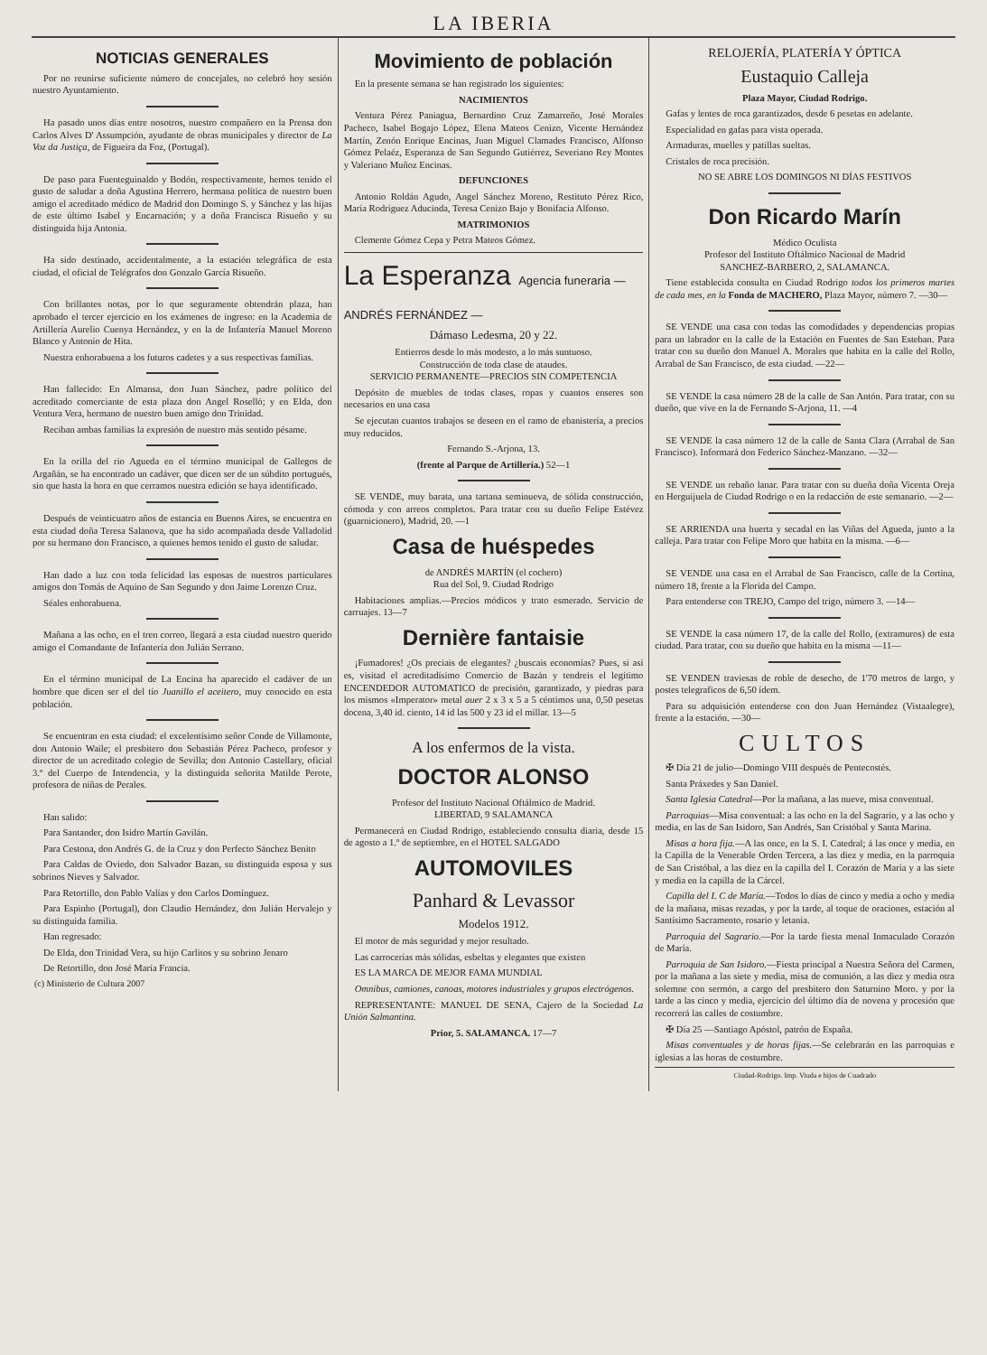LA IBERIA
NOTICIAS GENERALES
Por no reunirse suficiente número de concejales, no celebró hoy sesión nuestro Ayuntamiento.
Ha pasado unos días entre nosotros, nuestro compañero en la Prensa don Carlos Alves D' Assumpción, ayudante de obras municipales y director de La Voz da Justiça, de Figueira da Foz, (Portugal).
De paso para Fuenteguinaldo y Bodón, respectivamente, hemos tenido el gusto de saludar a doña Agustina Herrero, hermana política de nuestro buen amigo el acreditado médico de Madrid don Domingo S. y Sánchez y las hijas de este último Isabel y Encarnación; y a doña Francisca Risueño y su distinguida hija Antonia.
Ha sido destinado, accidentalmente, a la estación telegráfica de esta ciudad, el oficial de Telégrafos don Gonzalo García Risueño.
Con brillantes notas, por lo que seguramente obtendrán plaza, han aprobado el tercer ejercicio en los exámenes de ingreso: en la Academia de Artillería Aurelio Cuenya Hernández, y en la de Infantería Manuel Moreno Blanco y Antonio de Hita.
Nuestra enhorabuena a los futuros cadetes y a sus respectivas familias.
Han fallecido: En Almansa, don Juan Sánchez, padre político del acreditado comerciante de esta plaza don Angel Roselló; y en Elda, don Ventura Vera, hermano de nuestro buen amigo don Trinidad.
Reciban ambas familias la expresión de nuestro más sentido pésame.
En la orilla del rio Agueda en el término municipal de Gallegos de Argañán, se ha encontrado un cadáver, que dicen ser de un súbdito portugués, sin que hasta la hora en que cerramos nuestra edición se haya identificado.
Después de veinticuatro años de estancia en Buenos Aires, se encuentra en esta ciudad doña Teresa Salanova, que ha sido acompañada desde Valladolid por su hermano don Francisco, a quienes hemos tenido el gusto de saludar.
Han dado a luz con toda felicidad las esposas de nuestros particulares amigos don Tomás de Aquino de San Segundo y don Jaime Lorenzo Cruz.
Séales enhorabuena.
Mañana a las ocho, en el tren correo, llegará a esta ciudad nuestro querido amigo el Comandante de Infantería don Julián Serrano.
En el término municipal de La Encina ha aparecido el cadáver de un hombre que dicen ser el del tío Juanillo el aceitero, muy conocido en esta población.
Se encuentran en esta ciudad: el excelentísimo señor Conde de Villamonte, don Antonio Waile; el presbitero don Sebastián Pérez Pacheco, profesor y director de un acreditado colegio de Sevilla; don Antonio Castellary, oficial 3.º del Cuerpo de Intendencia, y la distinguida señorita Matilde Perote, profesora de niñas de Perales.
Han salido:
Para Santander, don Isidro Martín Gavilán.
Para Cestona, don Andrés G. de la Cruz y don Perfecto Sánchez Benito
Para Caldas de Oviedo, don Salvador Bazan, su distinguida esposa y sus sobrinos Nieves y Salvador.
Para Retortillo, don Pablo Valías y don Carlos Domínguez.
Para Espinho (Portugal), don Claudio Hernández, don Julián Hervalejo y su distinguida familia.
Han regresado:
De Elda, don Trinidad Vera, su hijo Carlitos y su sobrino Jenaro
De Retortillo, don José María Francia.
(c) Ministerio de Cultura 2007
Movimiento de población
En la presente semana se han registrado los siguientes:
NACIMIENTOS
Ventura Pérez Paniagua, Bernardino Cruz Zamarreño, José Morales Pacheco, Isabel Bogajo López, Elena Mateos Cenizo, Vicente Hernández Martín, Zenón Enrique Encinas, Juan Miguel Clamades Francisco, Alfonso Gómez Pelaéz, Esperanza de San Segundo Gutiérrez, Severiano Rey Montes y Valeriano Muñoz Encinas.
DEFUNCIONES
Antonio Roldán Agudo, Angel Sánchez Moreno, Restituto Pérez Rico, María Rodríguez Aducinda, Teresa Cenizo Bajo y Bonifacia Alfonso.
MATRIMONIOS
Clemente Gómez Cepa y Petra Mateos Gómez.
La Esperanza Agencia funeraria — ANDRÉS FERNÁNDEZ —
Dámaso Ledesma, 20 y 22.
Entierros desde lo más modesto, a lo más suntuoso.
Construcción de toda clase de ataudes.
SERVICIO PERMANENTE—PRECIOS SIN COMPETENCIA
Depósito de muebles de todas clases, ropas y cuantos enseres son necesarios en una casa
Se ejecutan cuantos trabajos se deseen en el ramo de ebanistería, a precios muy reducidos.
Fernando S.-Arjona, 13.
(frente al Parque de Artillería.) 52—1
SE VENDE, muy barata, una tartana seminueva, de sólida construcción, cómoda y con arreos completos. Para tratar con su dueño Felipe Estévez (guarnicionero), Madrid, 20. —1
Casa de huéspedes
de ANDRÉS MARTÍN (el cochero)
Rua del Sol, 9. Ciudad Rodrigo
Habitaciones amplias.—Precios módicos y trato esmerado. Servicio de carruajes. 13—7
Dernière fantaisie
¡Fumadores! ¿Os preciais de elegantes? ¿buscais economías? Pues, si así es, visitad el acreditadísimo Comercio de Bazán y tendreis el legítimo ENCENDEDOR AUTOMATICO de precisión, garantizado, y piedras para los mismos «Imperator» metal auer 2 x 3 x 5 a 5 céntimos una, 0,50 pesetas docena, 3,40 id. ciento, 14 id las 500 y 23 id el millar. 13—5
A los enfermos de la vista.
DOCTOR ALONSO
Profesor del Instituto Nacional Oftálmico de Madrid.
LIBERTAD, 9 SALAMANCA
Permanecerá en Ciudad Rodrigo, estableciendo consulta diaria, desde 15 de agosto a 1.º de septiembre, en el HOTEL SALGADO
AUTOMOVILES
Panhard & Levassor
Modelos 1912.
El motor de más seguridad y mejor resultado.
Las carrocerías más sólidas, esbeltas y elegantes que existen
ES LA MARCA DE MEJOR FAMA MUNDIAL
Omnibus, camiones, canoas, motores industriales y grupos electrógenos.
REPRESENTANTE: MANUEL DE SENA, Cajero de la Sociedad La Unión Salmantina.
Prior, 5. SALAMANCA. 17—7
RELOJERÍA, PLATERÍA Y ÓPTICA
Eustaquio Calleja
Plaza Mayor, Ciudad Rodrigo.
Gafas y lentes de roca garantizados, desde 6 pesetas en adelante.
Especialidad en gafas para vista operada.
Armaduras, muelles y patillas sueltas.
Cristales de roca precisión.
NO SE ABRE LOS DOMINGOS NI DÍAS FESTIVOS
Don Ricardo Marín
Médico Oculista
Profesor del Instituto Oftálmico Nacional de Madrid
SANCHEZ-BARBERO, 2, SALAMANCA.
Tiene establecida consulta en Ciudad Rodrigo todos los primeros martes de cada mes, en la Fonda de MACHERO, Plaza Mayor, número 7. —30—
SE VENDE una casa con todas las comodidades y dependencias propias para un labrador en la calle de la Estación en Fuentes de San Esteban. Para tratar con su dueño don Manuel A. Morales que habita en la calle del Rollo, Arrabal de San Francisco, de esta ciudad. —22—
SE VENDE la casa número 28 de la calle de San Antón. Para tratar, con su dueño, que vive en la de Fernando S-Arjona, 11. —4
SE VENDE la casa número 12 de la calle de Santa Clara (Arrabal de San Francisco). Informará don Federico Sánchez-Manzano. —32—
SE VENDE un rebaño lanar. Para tratar con su dueña doña Vicenta Oreja en Herguijuela de Ciudad Rodrigo o en la redacción de este semanario. —2—
SE ARRIENDA una huerta y secadal en las Viñas del Agueda, junto a la calleja. Para tratar con Felipe Moro que habita en la misma. —6—
SE VENDE una casa en el Arrabal de San Francisco, calle de la Cortina, número 18, frente a la Florida del Campo.
Para entenderse con TREJO, Campo del trigo, número 3. —14—
SE VENDE la casa número 17, de la calle del Rollo, (extramuros) de esta ciudad. Para tratar, con su dueño que habita en la misma —11—
SE VENDEN traviesas de roble de desecho, de 1'70 metros de largo, y postes telegraficos de 6,50 ídem.
Para su adquisición entenderse con don Juan Hernández (Vistaalegre), frente a la estación. —30—
CULTOS
✠ Día 21 de julio—Domingo VIII después de Pentecostés.
Santa Práxedes y San Daniel.
Santa Iglesia Catedral—Por la mañana, a las nueve, misa conventual.
Parroquias—Misa conventual: a las ocho en la del Sagrario, y a las ocho y media, en las de San Isidoro, San Andrés, San Cristóbal y Santa Marina.
Misas a hora fija.—A las once, en la S. I. Catedral; á las once y media, en la Capilla de la Venerable Orden Tercera, a las diez y media, en la parroquia de San Cristóbal, a las diez en la capilla del I. Corazón de María y a las siete y media en la capilla de la Cárcel.
Capilla del I. C de María.—Todos lo días de cinco y media a ocho y media de la mañana, misas rezadas, y por la tarde, al toque de oraciones, estación al Santísimo Sacramento, rosario y letanía.
Parroquia del Sagrario.—Por la tarde fiesta menal Inmaculado Corazón de María.
Parroquia de San Isidoro.—Fiesta principal a Nuestra Señora del Carmen, por la mañana a las siete y media, misa de comunión, a las diez y media otra solemne con sermón, a cargo del presbitero don Saturnino Moro. y por la tarde a las cinco y media, ejercicio del último día de novena y procesión que recorrerá las calles de costumbre.
✠ Día 25 —Santiago Apóstol, patrón de España.
Misas conventuales y de horas fijas.—Se celebrarán en las parroquias e iglesias a las horas de costumbre.
Ciudad-Rodrigo. Imp. Viuda e hijos de Cuadrado